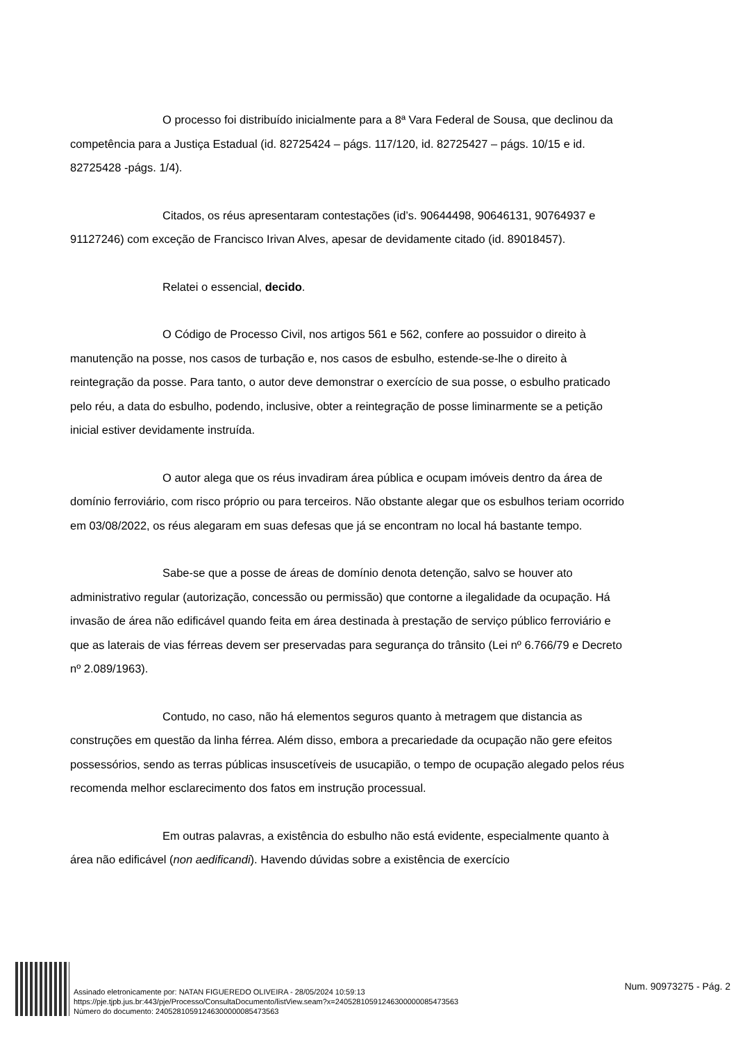O processo foi distribuído inicialmente para a 8ª Vara Federal de Sousa, que declinou da competência para a Justiça Estadual (id. 82725424 – págs. 117/120, id. 82725427 – págs. 10/15 e id. 82725428 -págs. 1/4).
Citados, os réus apresentaram contestações (id’s. 90644498, 90646131, 90764937 e 91127246) com exceção de Francisco Irivan Alves, apesar de devidamente citado (id. 89018457).
Relatei o essencial, decido.
O Código de Processo Civil, nos artigos 561 e 562, confere ao possuidor o direito à manutenção na posse, nos casos de turbação e, nos casos de esbulho, estende-se-lhe o direito à reintegração da posse. Para tanto, o autor deve demonstrar o exercício de sua posse, o esbulho praticado pelo réu, a data do esbulho, podendo, inclusive, obter a reintegração de posse liminarmente se a petição inicial estiver devidamente instruída.
O autor alega que os réus invadiram área pública e ocupam imóveis dentro da área de domínio ferroviário, com risco próprio ou para terceiros. Não obstante alegar que os esbulhos teriam ocorrido em 03/08/2022, os réus alegaram em suas defesas que já se encontram no local há bastante tempo.
Sabe-se que a posse de áreas de domínio denota detenção, salvo se houver ato administrativo regular (autorização, concessão ou permissão) que contorne a ilegalidade da ocupação. Há invasão de área não edificável quando feita em área destinada à prestação de serviço público ferroviário e que as laterais de vias férreas devem ser preservadas para segurança do trânsito (Lei nº 6.766/79 e Decreto nº 2.089/1963).
Contudo, no caso, não há elementos seguros quanto à metragem que distancia as construções em questão da linha férrea. Além disso, embora a precariedade da ocupação não gere efeitos possessórios, sendo as terras públicas insuscetíveis de usucapião, o tempo de ocupação alegado pelos réus recomenda melhor esclarecimento dos fatos em instrução processual.
Em outras palavras, a existência do esbulho não está evidente, especialmente quanto à área não edificável (non aedificandi). Havendo dúvidas sobre a existência de exercício
Assinado eletronicamente por: NATAN FIGUEREDO OLIVEIRA - 28/05/2024 10:59:13
https://pje.tjpb.jus.br:443/pje/Processo/ConsultaDocumento/listView.seam?x=24052810591246300000085473563
Número do documento: 24052810591246300000085473563
Num. 90973275 - Pág. 2